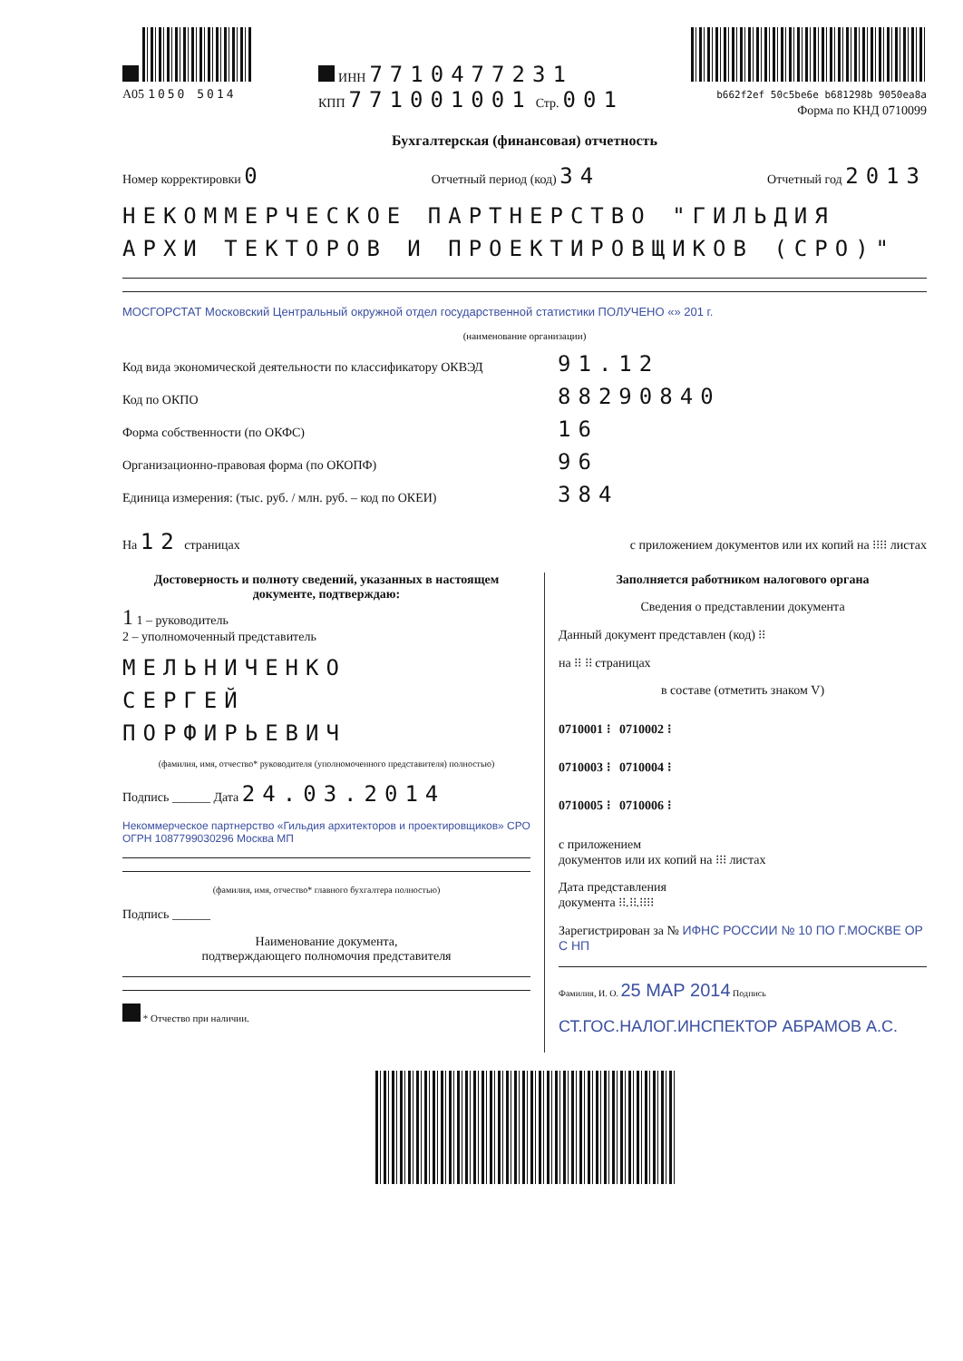A05 1050 5014 ИНН 7710477231
КПП 771001001 Стр. 001
b662f2ef 50c5be6e b681298b 9050ea8a
Форма по КНД 0710099
Бухгалтерская (финансовая) отчетность
Номер корректировки 0 Отчетный период (код) 34 Отчетный год 2013
НЕКОММЕРЧЕСКОЕ ПАРТНЕРСТВО "ГИЛЬДИЯ АРХИ ТЕКТОРОВ И ПРОЕКТИРОВЩИКОВ (СРО)"
МОСГОРСТАТ Московский Центральный окружной отдел государственной статистики ПОЛУЧЕНО «» 201 г.
(наименование организации)
Код вида экономической деятельности по классификатору ОКВЭД 91.12
Код по ОКПО 88290840
Форма собственности (по ОКФС) 16
Организационно-правовая форма (по ОКОПФ) 96
Единица измерения: (тыс. руб. / млн. руб. – код по ОКЕИ) 384
На 12 страницах с приложением документов или их копий на ⁝⁝⁝⁝ листах
Достоверность и полноту сведений, указанных в настоящем документе, подтверждаю:
1 1 – руководитель
2 – уполномоченный представитель
МЕЛЬНИЧЕНКО
СЕРГЕЙ
ПОРФИРЬЕВИЧ
(фамилия, имя, отчество* руководителя (уполномоченного представителя) полностью)
Подпись ______ Дата 24.03.2014
Некоммерческое партнерство «Гильдия архитекторов и проектировщиков» СРО ОГРН 1087799030296 Москва МП
(фамилия, имя, отчество* главного бухгалтера полностью)
Подпись ______
Наименование документа,
подтверждающего полномочия представителя
* Отчество при наличии.
Заполняется работником налогового органа
Сведения о представлении документа
Данный документ представлен (код) ⁝⁝
на ⁝⁝ ⁝⁝ страницах
в составе (отметить знаком V)
0710001 ⁝ 0710002 ⁝
0710003 ⁝ 0710004 ⁝
0710005 ⁝ 0710006 ⁝
с приложением
документов или их копий на ⁝⁝⁝ листах
Дата представления
документа ⁝⁝.⁝⁝.⁝⁝⁝⁝
Зарегистрирован за № ИФНС РОССИИ № 10 ПО Г.МОСКВЕ ОР С НП
Фамилия, И. О. 25 МАР 2014 Подпись
СТ.ГОС.НАЛОГ.ИНСПЕКТОР АБРАМОВ А.С.